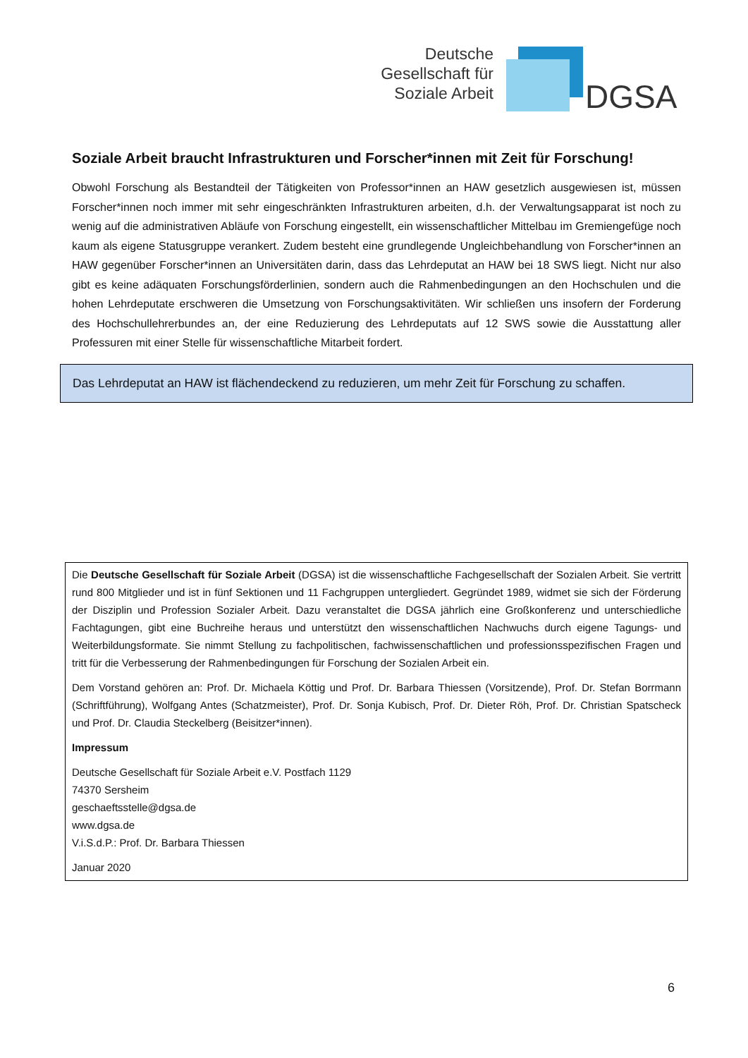Deutsche
Gesellschaft für
Soziale Arbeit
DGSA
Soziale Arbeit braucht Infrastrukturen und Forscher*innen mit Zeit für Forschung!
Obwohl Forschung als Bestandteil der Tätigkeiten von Professor*innen an HAW gesetzlich ausgewiesen ist, müssen Forscher*innen noch immer mit sehr eingeschränkten Infrastrukturen arbeiten, d.h. der Verwal­tungsapparat ist noch zu wenig auf die administrativen Abläufe von Forschung eingestellt, ein wissenschaft­licher Mittelbau im Gremiengefüge noch kaum als eigene Statusgruppe verankert. Zudem besteht eine grundlegende Ungleichbehandlung von Forscher*innen an HAW gegenüber Forscher*innen an Universitäten darin, dass das Lehrdeputat an HAW bei 18 SWS liegt. Nicht nur also gibt es keine adäquaten Forschungsför­derlinien, sondern auch die Rahmenbedingungen an den Hochschulen und die hohen Lehrdeputate erschwe­ren die Umsetzung von Forschungsaktivitäten. Wir schließen uns insofern der Forderung des Hochschullehr­erbundes an, der eine Reduzierung des Lehrdeputats auf 12 SWS sowie die Ausstattung aller Professuren mit einer Stelle für wissenschaftliche Mitarbeit fordert.
Das Lehrdeputat an HAW ist flächendeckend zu reduzieren, um mehr Zeit für Forschung zu schaffen.
Die Deutsche Gesellschaft für Soziale Arbeit (DGSA) ist die wissenschaftliche Fachgesellschaft der Sozialen Arbeit. Sie vertritt rund 800 Mitglieder und ist in fünf Sektionen und 11 Fachgruppen untergliedert. Gegründet 1989, widmet sie sich der Förderung der Disziplin und Profession Sozialer Arbeit. Dazu veranstaltet die DGSA jährlich eine Großkonferenz und unterschiedliche Fachtagungen, gibt eine Buchreihe heraus und unterstützt den wissenschaftlichen Nachwuchs durch eigene Tagungs- und Weiterbildungsformate. Sie nimmt Stellung zu fachpolitischen, fachwissenschaftlichen und professionsspezifischen Fragen und tritt für die Verbesserung der Rahmenbedingungen für Forschung der Sozialen Ar­beit ein.
Dem Vorstand gehören an: Prof. Dr. Michaela Köttig und Prof. Dr. Barbara Thiessen (Vorsitzende), Prof. Dr. Stefan Borr­mann (Schriftführung), Wolfgang Antes (Schatzmeister), Prof. Dr. Sonja Kubisch, Prof. Dr. Dieter Röh, Prof. Dr. Christian Spatscheck und Prof. Dr. Claudia Steckelberg (Beisitzer*innen).
Impressum
Deutsche Gesellschaft für Soziale Arbeit e.V. Postfach 1129
74370 Sersheim
geschaeftsstelle@dgsa.de
www.dgsa.de
V.i.S.d.P.: Prof. Dr. Barbara Thiessen
Januar 2020
6